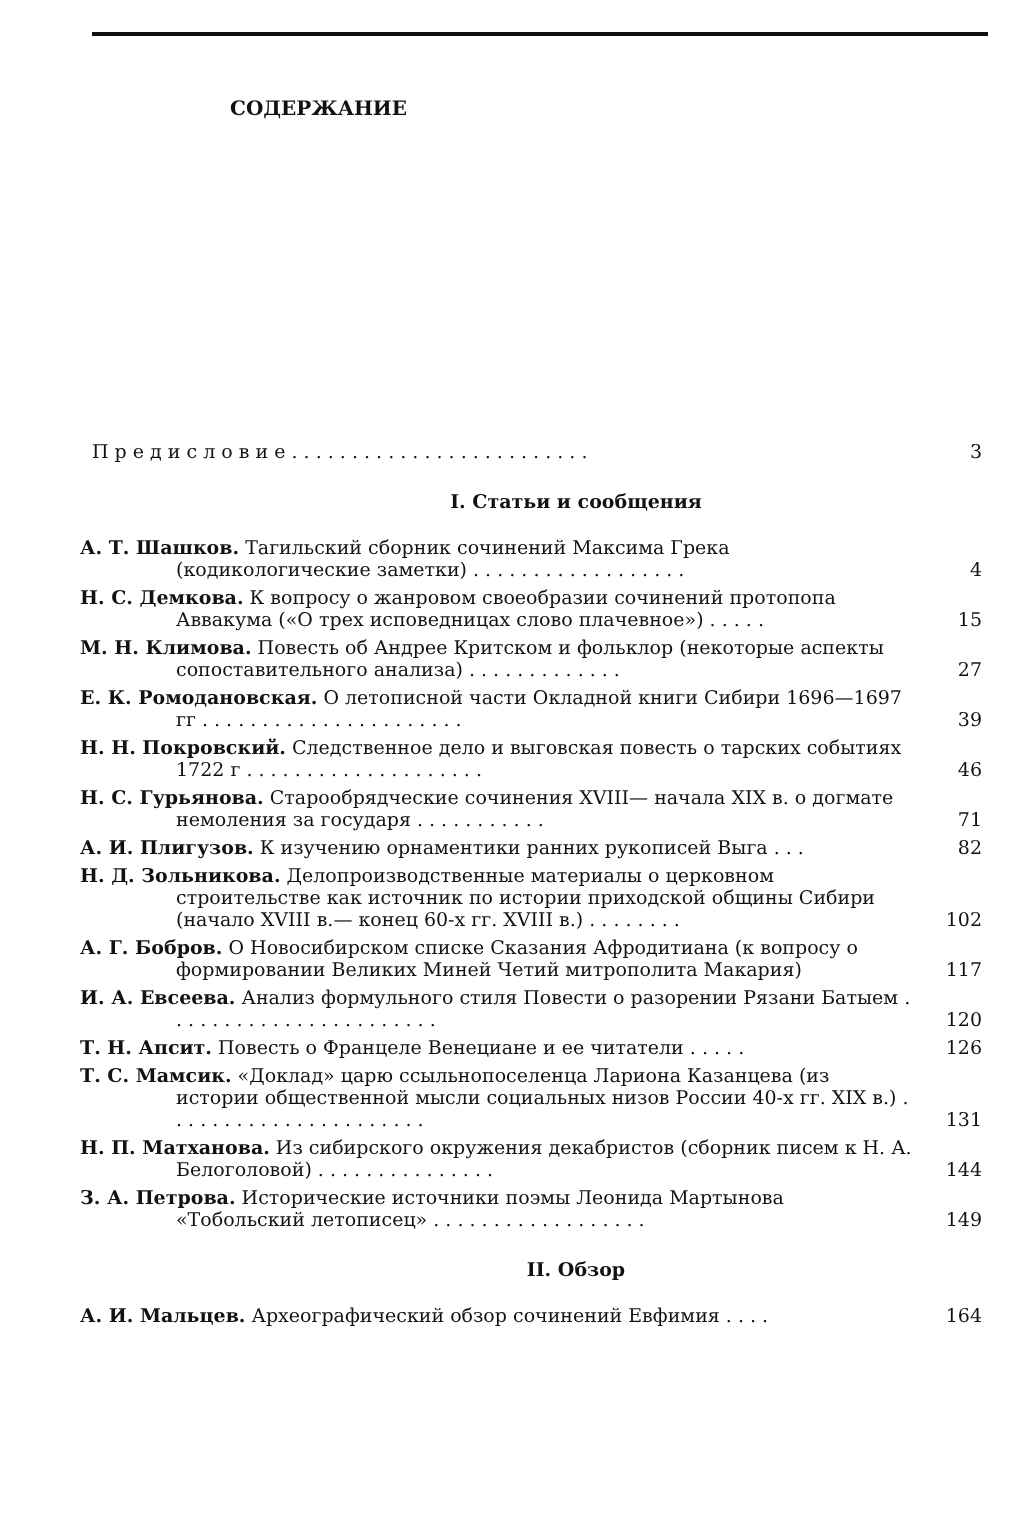СОДЕРЖАНИЕ
П р е д и с л о в и е . . . . . . . . . . . . . . . . . . . . . . . . .
3
I. Статьи и сообщения
А. Т. Шашков. Тагильский сборник сочинений Максима Грека (кодикологические заметки) . . . . . . . . . . . . . . . . . .
4
Н. С. Демкова. К вопросу о жанровом своеобразии сочинений протопопа Аввакума («О трех исповедницах слово плачевное») . . . . .
15
М. Н. Климова. Повесть об Андрее Критском и фольклор (некоторые аспекты сопоставительного анализа) . . . . . . . . . . . . .
27
Е. К. Ромодановская. О летописной части Окладной книги Сибири 1696—1697 гг . . . . . . . . . . . . . . . . . . . . . .
39
Н. Н. Покровский. Следственное дело и выговская повесть о тарских событиях 1722 г . . . . . . . . . . . . . . . . . . . .
46
Н. С. Гурьянова. Старообрядческие сочинения XVIII— начала XIX в. о догмате немоления за государя . . . . . . . . . . .
71
А. И. Плигузов. К изучению орнаментики ранних рукописей Выга . . .
82
Н. Д. Зольникова. Делопроизводственные материалы о церковном строительстве как источник по истории приходской общины Сибири (начало XVIII в.— конец 60-х гг. XVIII в.) . . . . . . . .
102
А. Г. Бобров. О Новосибирском списке Сказания Афродитиана (к вопросу о формировании Великих Миней Четий митрополита Макария)
117
И. А. Евсеева. Анализ формульного стиля Повести о разорении Рязани Батыем . . . . . . . . . . . . . . . . . . . . . . .
120
Т. Н. Апсит. Повесть о Францеле Венециане и ее читатели . . . . .
126
Т. С. Мамсик. «Доклад» царю ссыльнопоселенца Лариона Казанцева (из истории общественной мысли социальных низов России 40-х гг. XIX в.) . . . . . . . . . . . . . . . . . . . . . .
131
Н. П. Матханова. Из сибирского окружения декабристов (сборник писем к Н. А. Белоголовой) . . . . . . . . . . . . . . .
144
З. А. Петрова. Исторические источники поэмы Леонида Мартынова «Тобольский летописец» . . . . . . . . . . . . . . . . . .
149
II. Обзор
А. И. Мальцев. Археографический обзор сочинений Евфимия . . . .
164